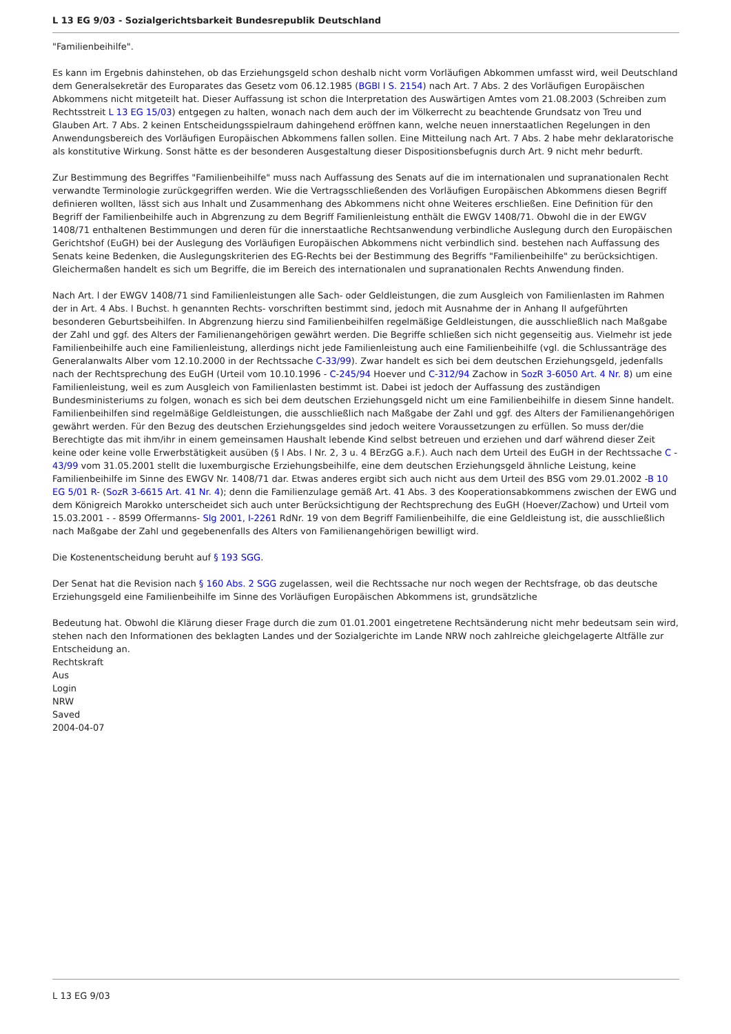L 13 EG 9/03 - Sozialgerichtsbarkeit Bundesrepublik Deutschland
"Familienbeihilfe".
Es kann im Ergebnis dahinstehen, ob das Erziehungsgeld schon deshalb nicht vorm Vorläufigen Abkommen umfasst wird, weil Deutschland dem Generalsekretär des Europarates das Gesetz vom 06.12.1985 (BGBl I S. 2154) nach Art. 7 Abs. 2 des Vorläufigen Europäischen Abkommens nicht mitgeteilt hat. Dieser Auffassung ist schon die Interpretation des Auswärtigen Amtes vom 21.08.2003 (Schreiben zum Rechtsstreit L 13 EG 15/03) entgegen zu halten, wonach nach dem auch der im Völkerrecht zu beachtende Grundsatz von Treu und Glauben Art. 7 Abs. 2 keinen Entscheidungsspielraum dahingehend eröffnen kann, welche neuen innerstaatlichen Regelungen in den Anwendungsbereich des Vorläufigen Europäischen Abkommens fallen sollen. Eine Mitteilung nach Art. 7 Abs. 2 habe mehr deklaratorische als konstitutive Wirkung. Sonst hätte es der besonderen Ausgestaltung dieser Dispositionsbefugnis durch Art. 9 nicht mehr bedurft.
Zur Bestimmung des Begriffes "Familienbeihilfe" muss nach Auffassung des Senats auf die im internationalen und supranationalen Recht verwandte Terminologie zurückgegriffen werden. Wie die Vertragsschließenden des Vorläufigen Europäischen Abkommens diesen Begriff definieren wollten, lässt sich aus Inhalt und Zusammenhang des Abkommens nicht ohne Weiteres erschließen. Eine Definition für den Begriff der Familienbeihilfe auch in Abgrenzung zu dem Begriff Familienleistung enthält die EWGV 1408/71. Obwohl die in der EWGV 1408/71 enthaltenen Bestimmungen und deren für die innerstaatliche Rechtsanwendung verbindliche Auslegung durch den Europäischen Gerichtshof (EuGH) bei der Auslegung des Vorläufigen Europäischen Abkommens nicht verbindlich sind. bestehen nach Auffassung des Senats keine Bedenken, die Auslegungskriterien des EG-Rechts bei der Bestimmung des Begriffs "Familienbeihilfe" zu berücksichtigen. Gleichermaßen handelt es sich um Begriffe, die im Bereich des internationalen und supranationalen Rechts Anwendung finden.
Nach Art. l der EWGV 1408/71 sind Familienleistungen alle Sach- oder Geldleistungen, die zum Ausgleich von Familienlasten im Rahmen der in Art. 4 Abs. l Buchst. h genannten Rechts- vorschriften bestimmt sind, jedoch mit Ausnahme der in Anhang II aufgeführten besonderen Geburtsbeihilfen. In Abgrenzung hierzu sind Familienbeihilfen regelmäßige Geldleistungen, die ausschließlich nach Maßgabe der Zahl und ggf. des Alters der Familienangehörigen gewährt werden. Die Begriffe schließen sich nicht gegenseitig aus. Vielmehr ist jede Familienbeihilfe auch eine Familienleistung, allerdings nicht jede Familienleistung auch eine Familienbeihilfe (vgl. die Schlussanträge des Generalanwalts Alber vom 12.10.2000 in der Rechtssache C-33/99). Zwar handelt es sich bei dem deutschen Erziehungsgeld, jedenfalls nach der Rechtsprechung des EuGH (Urteil vom 10.10.1996 - C-245/94 Hoever und C-312/94 Zachow in SozR 3-6050 Art. 4 Nr. 8) um eine Familienleistung, weil es zum Ausgleich von Familienlasten bestimmt ist. Dabei ist jedoch der Auffassung des zuständigen Bundesministeriums zu folgen, wonach es sich bei dem deutschen Erziehungsgeld nicht um eine Familienbeihilfe in diesem Sinne handelt. Familienbeihilfen sind regelmäßige Geldleistungen, die ausschließlich nach Maßgabe der Zahl und ggf. des Alters der Familienangehörigen gewährt werden. Für den Bezug des deutschen Erziehungsgeldes sind jedoch weitere Voraussetzungen zu erfüllen. So muss der/die Berechtigte das mit ihm/ihr in einem gemeinsamen Haushalt lebende Kind selbst betreuen und erziehen und darf während dieser Zeit keine oder keine volle Erwerbstätigkeit ausüben (§ l Abs. l Nr. 2, 3 u. 4 BErzGG a.F.). Auch nach dem Urteil des EuGH in der Rechtssache C - 43/99 vom 31.05.2001 stellt die luxemburgische Erziehungsbeihilfe, eine dem deutschen Erziehungsgeld ähnliche Leistung, keine Familienbeihilfe im Sinne des EWGV Nr. 1408/71 dar. Etwas anderes ergibt sich auch nicht aus dem Urteil des BSG vom 29.01.2002 -B 10 EG 5/01 R- (SozR 3-6615 Art. 41 Nr. 4); denn die Familienzulage gemäß Art. 41 Abs. 3 des Kooperationsabkommens zwischen der EWG und dem Königreich Marokko unterscheidet sich auch unter Berücksichtigung der Rechtsprechung des EuGH (Hoever/Zachow) und Urteil vom 15.03.2001 - - 8599 Offermanns- Slg 2001, I-2261 RdNr. 19 von dem Begriff Familienbeihilfe, die eine Geldleistung ist, die ausschließlich nach Maßgabe der Zahl und gegebenenfalls des Alters von Familienangehörigen bewilligt wird.
Die Kostenentscheidung beruht auf § 193 SGG.
Der Senat hat die Revision nach § 160 Abs. 2 SGG zugelassen, weil die Rechtssache nur noch wegen der Rechtsfrage, ob das deutsche Erziehungsgeld eine Familienbeihilfe im Sinne des Vorläufigen Europäischen Abkommens ist, grundsätzliche
Bedeutung hat. Obwohl die Klärung dieser Frage durch die zum 01.01.2001 eingetretene Rechtsänderung nicht mehr bedeutsam sein wird, stehen nach den Informationen des beklagten Landes und der Sozialgerichte im Lande NRW noch zahlreiche gleichgelagerte Altfälle zur Entscheidung an.
Rechtskraft
Aus
Login
NRW
Saved
2004-04-07
L 13 EG 9/03